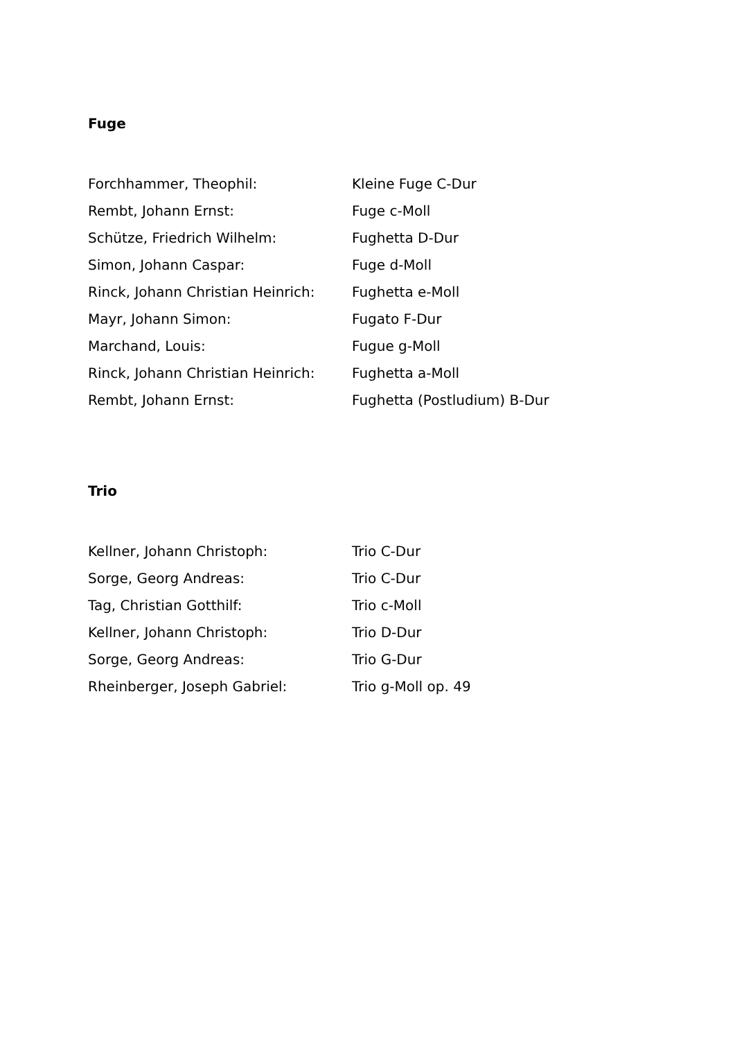Fuge
| Forchhammer, Theophil: | Kleine Fuge C-Dur |
| Rembt, Johann Ernst: | Fuge c-Moll |
| Schütze, Friedrich Wilhelm: | Fughetta D-Dur |
| Simon, Johann Caspar: | Fuge d-Moll |
| Rinck, Johann Christian Heinrich: | Fughetta e-Moll |
| Mayr, Johann Simon: | Fugato F-Dur |
| Marchand, Louis: | Fugue g-Moll |
| Rinck, Johann Christian Heinrich: | Fughetta a-Moll |
| Rembt, Johann Ernst: | Fughetta (Postludium) B-Dur |
Trio
| Kellner, Johann Christoph: | Trio C-Dur |
| Sorge, Georg Andreas: | Trio C-Dur |
| Tag, Christian Gotthilf: | Trio c-Moll |
| Kellner, Johann Christoph: | Trio D-Dur |
| Sorge, Georg Andreas: | Trio G-Dur |
| Rheinberger, Joseph Gabriel: | Trio g-Moll op. 49 |